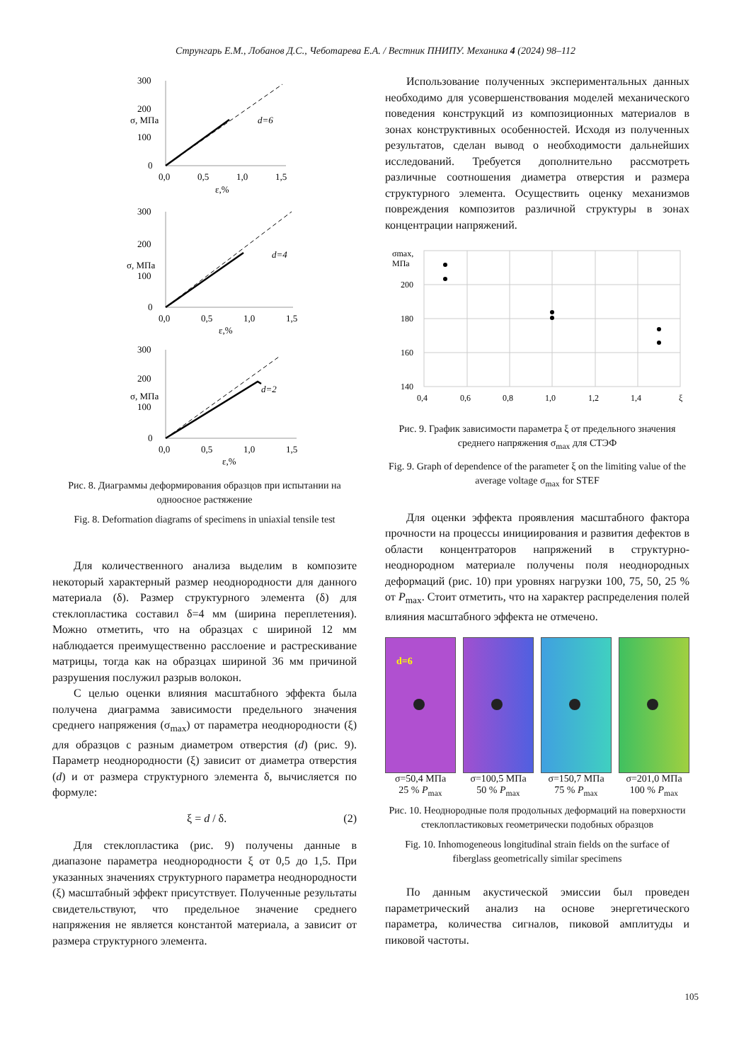Струнгарь Е.М., Лобанов Д.С., Чеботарева Е.А. / Вестник ПНИПУ. Механика 4 (2024) 98–112
300
200
100
0
0,0
0,5
1,0
1,5
ε,%
d=6
σ, МПа
300
200
100
0
0,0
0,5
1,0
1,5
ε,%
d=4
σ, МПа
300
200
100
0
0,0
0,5
1,0
1,5
ε,%
d=2
σ, МПа
Рис. 8. Диаграммы деформирования образцов при испытании на одноосное растяжение
Fig. 8. Deformation diagrams of specimens in uniaxial tensile test
Для количественного анализа выделим в композите некоторый характерный размер неоднородности для данного материала (δ). Размер структурного элемента (δ) для стеклопластика составил δ=4 мм (ширина переплетения). Можно отметить, что на образцах с шириной 12 мм наблюдается преимущественно расслоение и растрескивание матрицы, тогда как на образцах шириной 36 мм причиной разрушения послужил разрыв волокон.
С целью оценки влияния масштабного эффекта была получена диаграмма зависимости предельного значения среднего напряжения (σ<sub>max</sub>) от параметра неоднородности (ξ) для образцов с разным диаметром отверстия (d) (рис. 9). Параметр неоднородности (ξ) зависит от диаметра отверстия (d) и от размера структурного элемента δ, вычисляется по формуле:
ξ = d / δ. (2)
Для стеклопластика (рис. 9) получены данные в диапазоне параметра неоднородности ξ от 0,5 до 1,5. При указанных значениях структурного параметра неоднородности (ξ) масштабный эффект присутствует. Полученные результаты свидетельствуют, что предельное значение среднего напряжения не является константой материала, а зависит от размера структурного элемента.
Использование полученных экспериментальных данных необходимо для усовершенствования моделей механического поведения конструкций из композиционных материалов в зонах конструктивных особенностей. Исходя из полученных результатов, сделан вывод о необходимости дальнейших исследований. Требуется дополнительно рассмотреть различные соотношения диаметра отверстия и размера структурного элемента. Осуществить оценку механизмов повреждения композитов различной структуры в зонах концентрации напряжений.
σmax,
МПа
200
180
160
140
0,4
0,6
0,8
1,0
1,2
1,4
ξ
Рис. 9. График зависимости параметра ξ от предельного значения среднего напряжения σ<sub>max</sub> для СТЭФ
Fig. 9. Graph of dependence of the parameter ξ on the limiting value of the average voltage σ<sub>max</sub> for STEF
Для оценки эффекта проявления масштабного фактора прочности на процессы инициирования и развития дефектов в области концентраторов напряжений в структурно-неоднородном материале получены поля неоднородных деформаций (рис. 10) при уровнях нагрузки 100, 75, 50, 25 % от P<sub>max</sub>. Стоит отметить, что на характер распределения полей влияния масштабного эффекта не отмечено.
d=6
σ=50,4 МПа
25 % P<sub>max</sub>
σ=100,5 МПа
50 % P<sub>max</sub>
σ=150,7 МПа
75 % P<sub>max</sub>
σ=201,0 МПа
100 % P<sub>max</sub>
Рис. 10. Неоднородные поля продольных деформаций на поверхности стеклопластиковых геометрически подобных образцов
Fig. 10. Inhomogeneous longitudinal strain fields on the surface of fiberglass geometrically similar specimens
По данным акустической эмиссии был проведен параметрический анализ на основе энергетического параметра, количества сигналов, пиковой амплитуды и пиковой частоты.
105